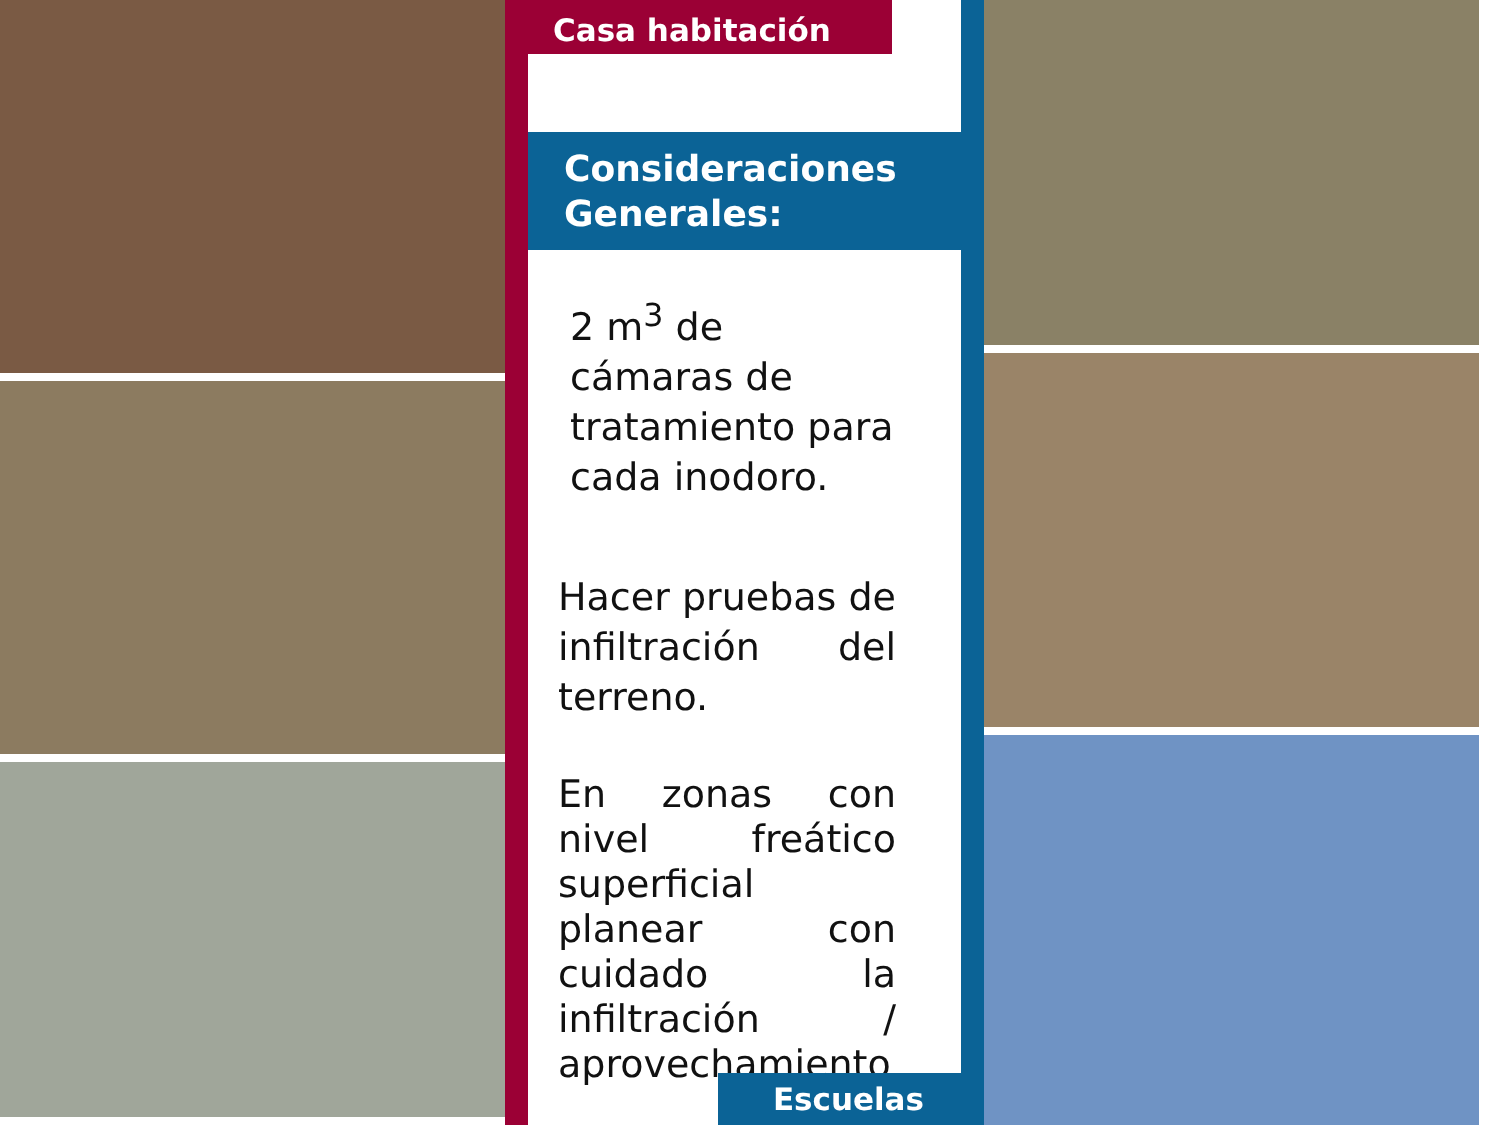Casa habitación
Consideraciones Generales:
2 m<sup>3</sup> de cámaras de tratamiento para cada inodoro.
Hacer pruebas de infiltración del terreno.
En zonas con nivel freático superficial planear con cuidado la infiltración / aprovechamiento
Escuelas